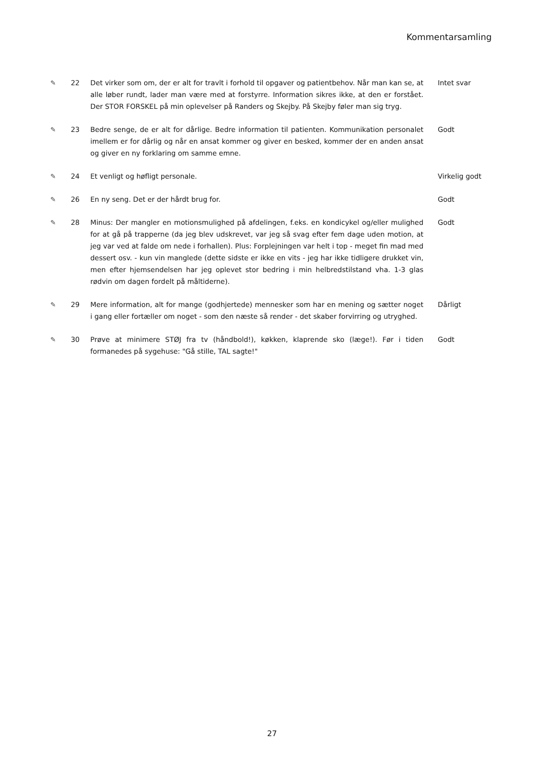Kommentarsamling
| ✎ | 22 | Det virker som om, der er alt for travlt i forhold til opgaver og patientbehov. Når man kan se, at alle løber rundt, lader man være med at forstyrre. Information sikres ikke, at den er forstået. Der STOR FORSKEL på min oplevelser på Randers og Skejby. På Skejby føler man sig tryg. | Intet svar |
| ✎ | 23 | Bedre senge, de er alt for dårlige. Bedre information til patienten. Kommunikation personalet imellem er for dårlig og når en ansat kommer og giver en besked, kommer der en anden ansat og giver en ny forklaring om samme emne. | Godt |
| ✎ | 24 | Et venligt og høfligt personale. | Virkelig godt |
| ✎ | 26 | En ny seng. Det er der hårdt brug for. | Godt |
| ✎ | 28 | Minus: Der mangler en motionsmulighed på afdelingen, f.eks. en kondicykel og/eller mulighed for at gå på trapperne (da jeg blev udskrevet, var jeg så svag efter fem dage uden motion, at jeg var ved at falde om nede i forhallen). Plus: Forplejningen var helt i top - meget fin mad med dessert osv. - kun vin manglede (dette sidste er ikke en vits - jeg har ikke tidligere drukket vin, men efter hjemsendelsen har jeg oplevet stor bedring i min helbredstilstand vha. 1-3 glas rødvin om dagen fordelt på måltiderne). | Godt |
| ✎ | 29 | Mere information, alt for mange (godhjertede) mennesker som har en mening og sætter noget i gang eller fortæller om noget - som den næste så render - det skaber forvirring og utryghed. | Dårligt |
| ✎ | 30 | Prøve at minimere STØJ fra tv (håndbold!), køkken, klaprende sko (læge!). Før i tiden formanedes på sygehuse: "Gå stille, TAL sagte!" | Godt |
27